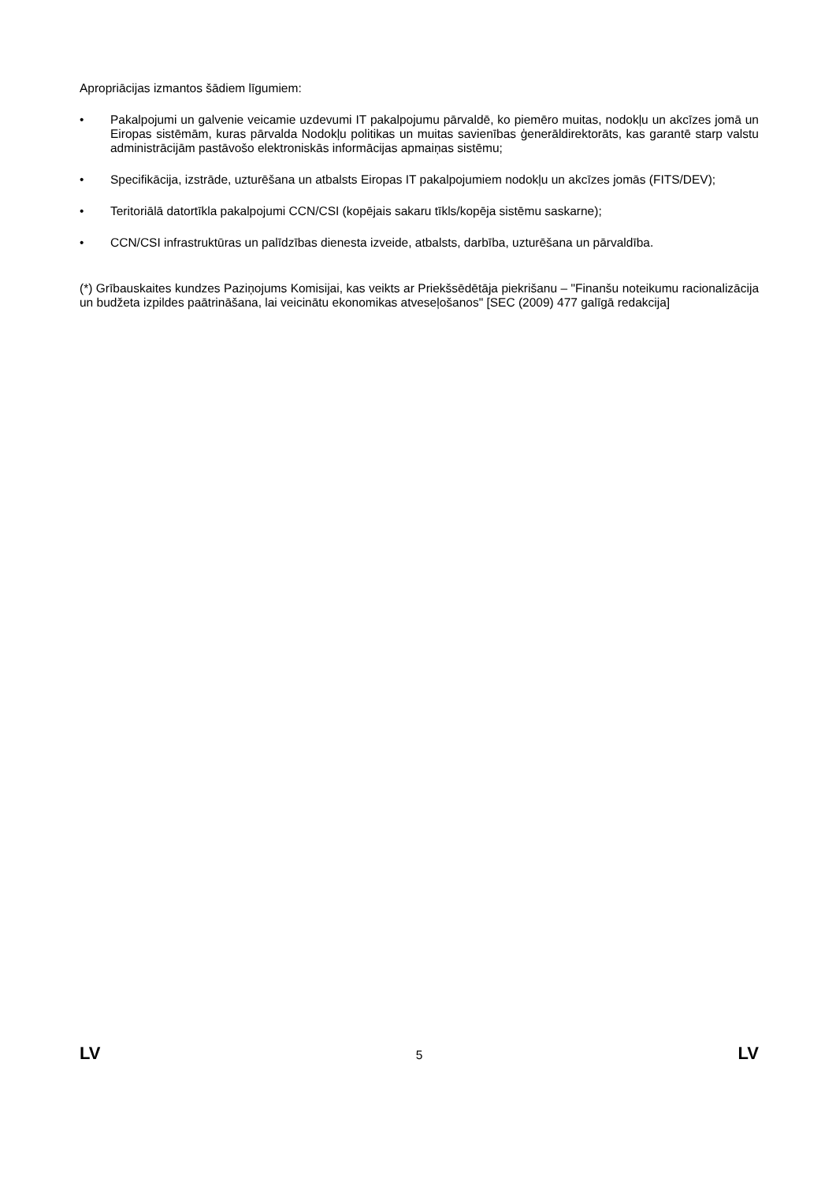Apropriācijas izmantos šādiem līgumiem:
• Pakalpojumi un galvenie veicamie uzdevumi IT pakalpojumu pārvaldē, ko piemēro muitas, nodokļu un akcīzes jomā un Eiropas sistēmām, kuras pārvalda Nodokļu politikas un muitas savienības ģenerāldirektorāts, kas garantē starp valstu administrācijām pastāvošo elektroniskās informācijas apmaiņas sistēmu;
• Specifikācija, izstrāde, uzturēšana un atbalsts Eiropas IT pakalpojumiem nodokļu un akcīzes jomās (FITS/DEV);
• Teritoriālā datortīkla pakalpojumi CCN/CSI (kopējais sakaru tīkls/kopēja sistēmu saskarne);
• CCN/CSI infrastruktūras un palīdzības dienesta izveide, atbalsts, darbība, uzturēšana un pārvaldība.
(*) Grībauskaites kundzes Paziņojums Komisijai, kas veikts ar Priekšsēdētāja piekrišanu – "Finanšu noteikumu racionalizācija un budžeta izpildes paātrināšana, lai veicinātu ekonomikas atveseļošanos" [SEC (2009) 477 galīgā redakcija]
LV 5 LV